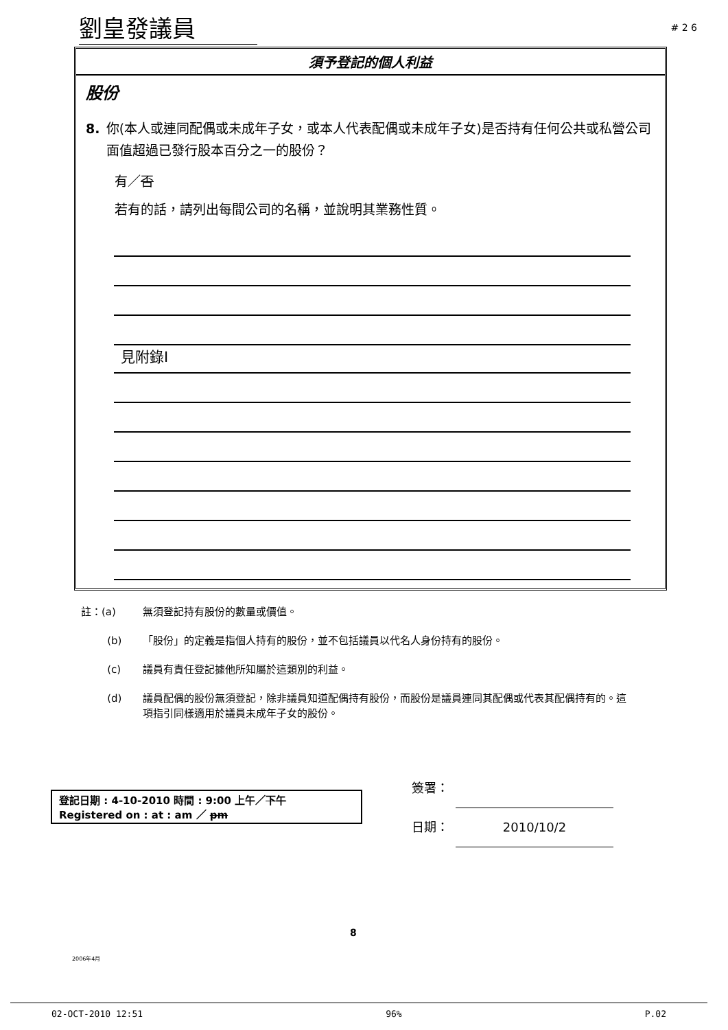劉皇發議員 # 2 6
須予登記的個人利益
股份
8. 你(本人或連同配偶或未成年子女，或本人代表配偶或未成年子女)是否持有任何公共或私營公司面值超過已發行股本百分之一的股份？
有／否
若有的話，請列出每間公司的名稱，並說明其業務性質。
見附錄I
註：(a) 無須登記持有股份的數量或價值。
(b) 「股份」的定義是指個人持有的股份，並不包括議員以代名人身份持有的股份。
(c) 議員有責任登記據他所知屬於這類別的利益。
(d) 議員配偶的股份無須登記，除非議員知道配偶持有股份，而股份是議員連同其配偶或代表其配偶持有的。這項指引同樣適用於議員未成年子女的股份。
登記日期 : 4-10-2010 時間 : 9:00 上午／下午
Registered on : at : am ／ pm
簽署：
日期： 2010/10/2
8
2006年4月
02-OCT-2010 12:51 96% P.02